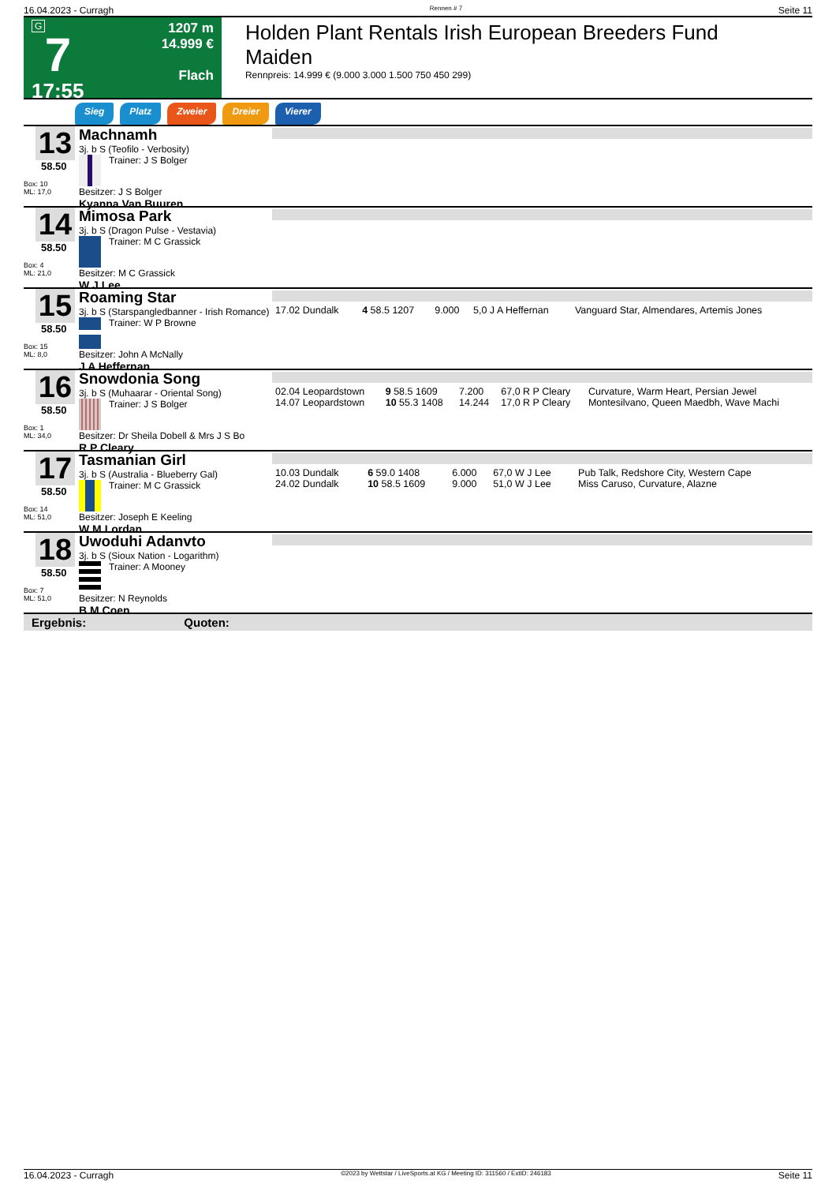16.04.2023 - Curragh Rennen # 7 Seite 11
G
7
17:55
1207 m
14.999 €
Flach
Holden Plant Rentals Irish European Breeders Fund Maiden
Rennpreis: 14.999 € (9.000 3.000 1.500 750 450 299)
Sieg Platz Zweier Dreier Vierer
13
58.50
Box: 10
ML: 17,0
Machnamh
3j. b S (Teofilo - Verbosity)
Trainer: J S Bolger
Besitzer: J S Bolger
Kyanna Van Buuren
14
58.50
Box: 4
ML: 21,0
Mimosa Park
3j. b S (Dragon Pulse - Vestavia)
Trainer: M C Grassick
Besitzer: M C Grassick
W J Lee
15
58.50
Box: 15
ML: 8,0
Roaming Star
3j. b S (Starspangledbanner - Irish Romance)
Trainer: W P Browne
Besitzer: John A McNally
J A Heffernan
| 17.02 Dundalk | 4 58.5 1207 | 9.000 | 5,0 J A Heffernan | Vanguard Star, Almendares, Artemis Jones |
16
58.50
Box: 1
ML: 34,0
Snowdonia Song
3j. b S (Muhaarar - Oriental Song)
Trainer: J S Bolger
Besitzer: Dr Sheila Dobell & Mrs J S Bo
R P Cleary
| 02.04 Leopardstown | 9 58.5 1609 | 7.200 | 67,0 R P Cleary | Curvature, Warm Heart, Persian Jewel |
| 14.07 Leopardstown | 10 55.3 1408 | 14.244 | 17,0 R P Cleary | Montesilvano, Queen Maedbh, Wave Machi |
17
58.50
Box: 14
ML: 51,0
Tasmanian Girl
3j. b S (Australia - Blueberry Gal)
Trainer: M C Grassick
Besitzer: Joseph E Keeling
W M Lordan
| 10.03 Dundalk | 6 59.0 1408 | 6.000 | 67,0 W J Lee | Pub Talk, Redshore City, Western Cape |
| 24.02 Dundalk | 10 58.5 1609 | 9.000 | 51,0 W J Lee | Miss Caruso, Curvature, Alazne |
18
58.50
Box: 7
ML: 51,0
Uwoduhi Adanvto
3j. b S (Sioux Nation - Logarithm)
Trainer: A Mooney
Besitzer: N Reynolds
B M Coen
Ergebnis: Quoten:
16.04.2023 - Curragh ©2023 by Wettstar / LiveSports.at KG / Meeting ID: 311560 / ExtID: 246183 Seite 11